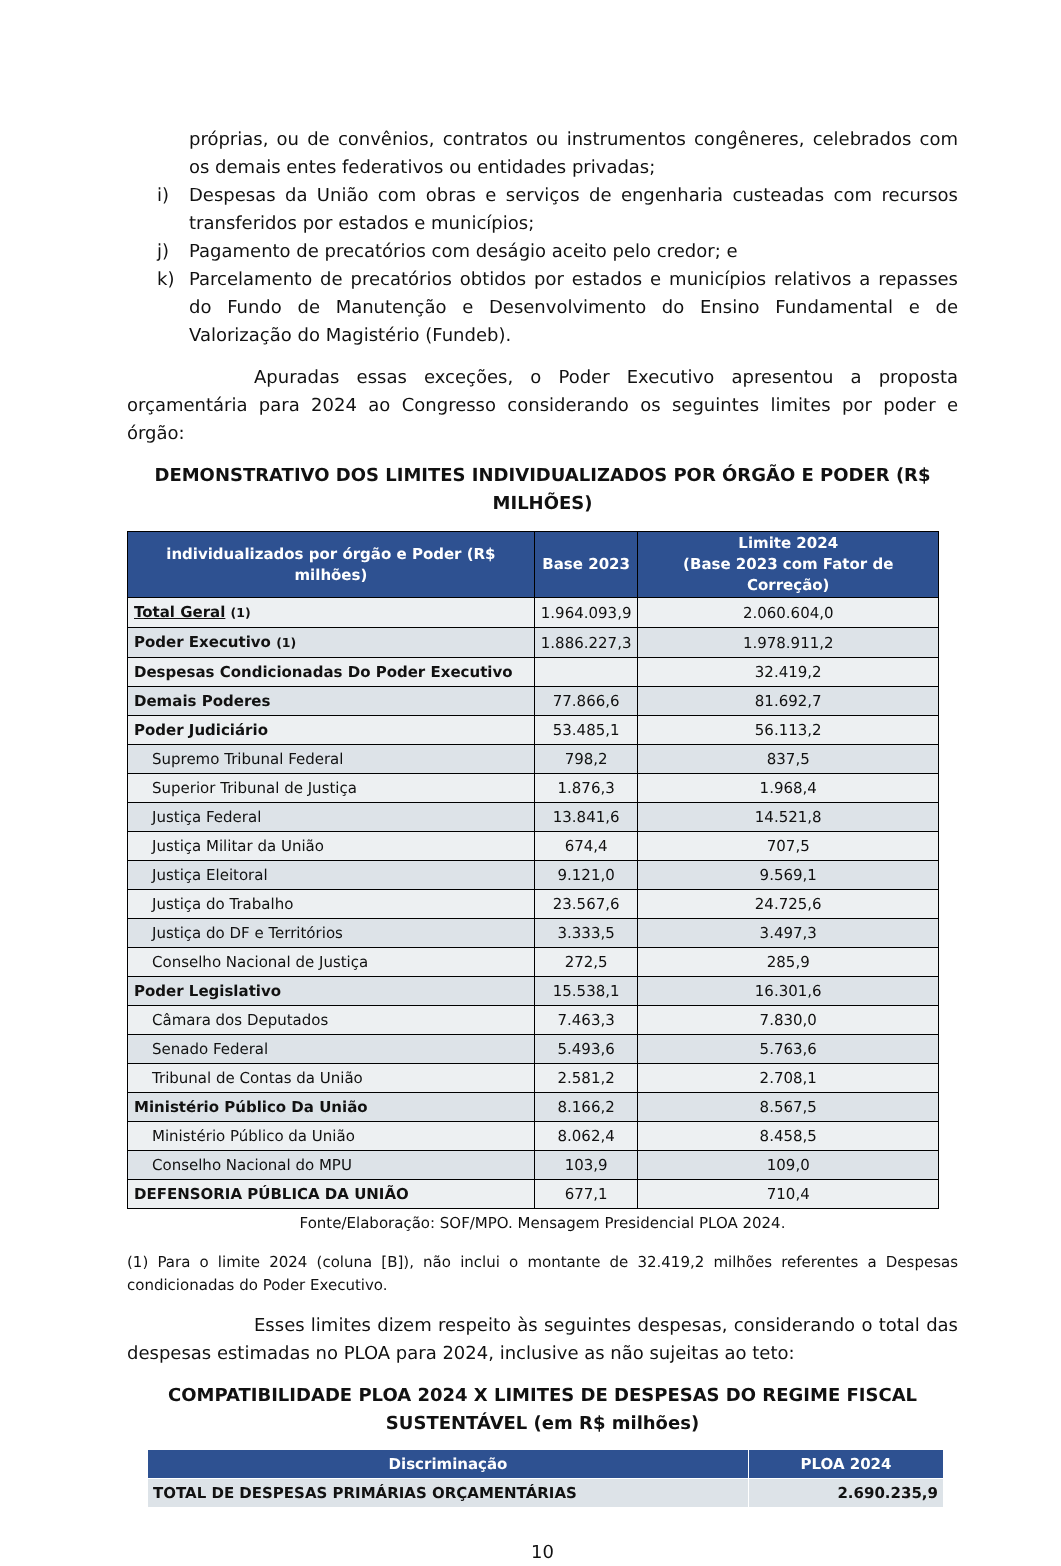próprias, ou de convênios, contratos ou instrumentos congêneres, celebrados com os demais entes federativos ou entidades privadas;
i) Despesas da União com obras e serviços de engenharia custeadas com recursos transferidos por estados e municípios;
j) Pagamento de precatórios com deságio aceito pelo credor; e
k) Parcelamento de precatórios obtidos por estados e municípios relativos a repasses do Fundo de Manutenção e Desenvolvimento do Ensino Fundamental e de Valorização do Magistério (Fundeb).
Apuradas essas exceções, o Poder Executivo apresentou a proposta orçamentária para 2024 ao Congresso considerando os seguintes limites por poder e órgão:
DEMONSTRATIVO DOS LIMITES INDIVIDUALIZADOS POR ÓRGÃO E PODER (R$ MILHÕES)
| individualizados por órgão e Poder (R$ milhões) | Base 2023 | Limite 2024 (Base 2023 com Fator de Correção) |
| --- | --- | --- |
| Total Geral (1) | 1.964.093,9 | 2.060.604,0 |
| Poder Executivo (1) | 1.886.227,3 | 1.978.911,2 |
| Despesas Condicionadas Do Poder Executivo | | 32.419,2 |
| Demais Poderes | 77.866,6 | 81.692,7 |
| Poder Judiciário | 53.485,1 | 56.113,2 |
| Supremo Tribunal Federal | 798,2 | 837,5 |
| Superior Tribunal de Justiça | 1.876,3 | 1.968,4 |
| Justiça Federal | 13.841,6 | 14.521,8 |
| Justiça Militar da União | 674,4 | 707,5 |
| Justiça Eleitoral | 9.121,0 | 9.569,1 |
| Justiça do Trabalho | 23.567,6 | 24.725,6 |
| Justiça do DF e Territórios | 3.333,5 | 3.497,3 |
| Conselho Nacional de Justiça | 272,5 | 285,9 |
| Poder Legislativo | 15.538,1 | 16.301,6 |
| Câmara dos Deputados | 7.463,3 | 7.830,0 |
| Senado Federal | 5.493,6 | 5.763,6 |
| Tribunal de Contas da União | 2.581,2 | 2.708,1 |
| Ministério Público Da União | 8.166,2 | 8.567,5 |
| Ministério Público da União | 8.062,4 | 8.458,5 |
| Conselho Nacional do MPU | 103,9 | 109,0 |
| DEFENSORIA PÚBLICA DA UNIÃO | 677,1 | 710,4 |
Fonte/Elaboração: SOF/MPO. Mensagem Presidencial PLOA 2024.
(1) Para o limite 2024 (coluna [B]), não inclui o montante de 32.419,2 milhões referentes a Despesas condicionadas do Poder Executivo.
Esses limites dizem respeito às seguintes despesas, considerando o total das despesas estimadas no PLOA para 2024, inclusive as não sujeitas ao teto:
COMPATIBILIDADE PLOA 2024 X LIMITES DE DESPESAS DO REGIME FISCAL SUSTENTÁVEL (em R$ milhões)
| Discriminação | PLOA 2024 |
| --- | --- |
| TOTAL DE DESPESAS PRIMÁRIAS ORÇAMENTÁRIAS | 2.690.235,9 |
10